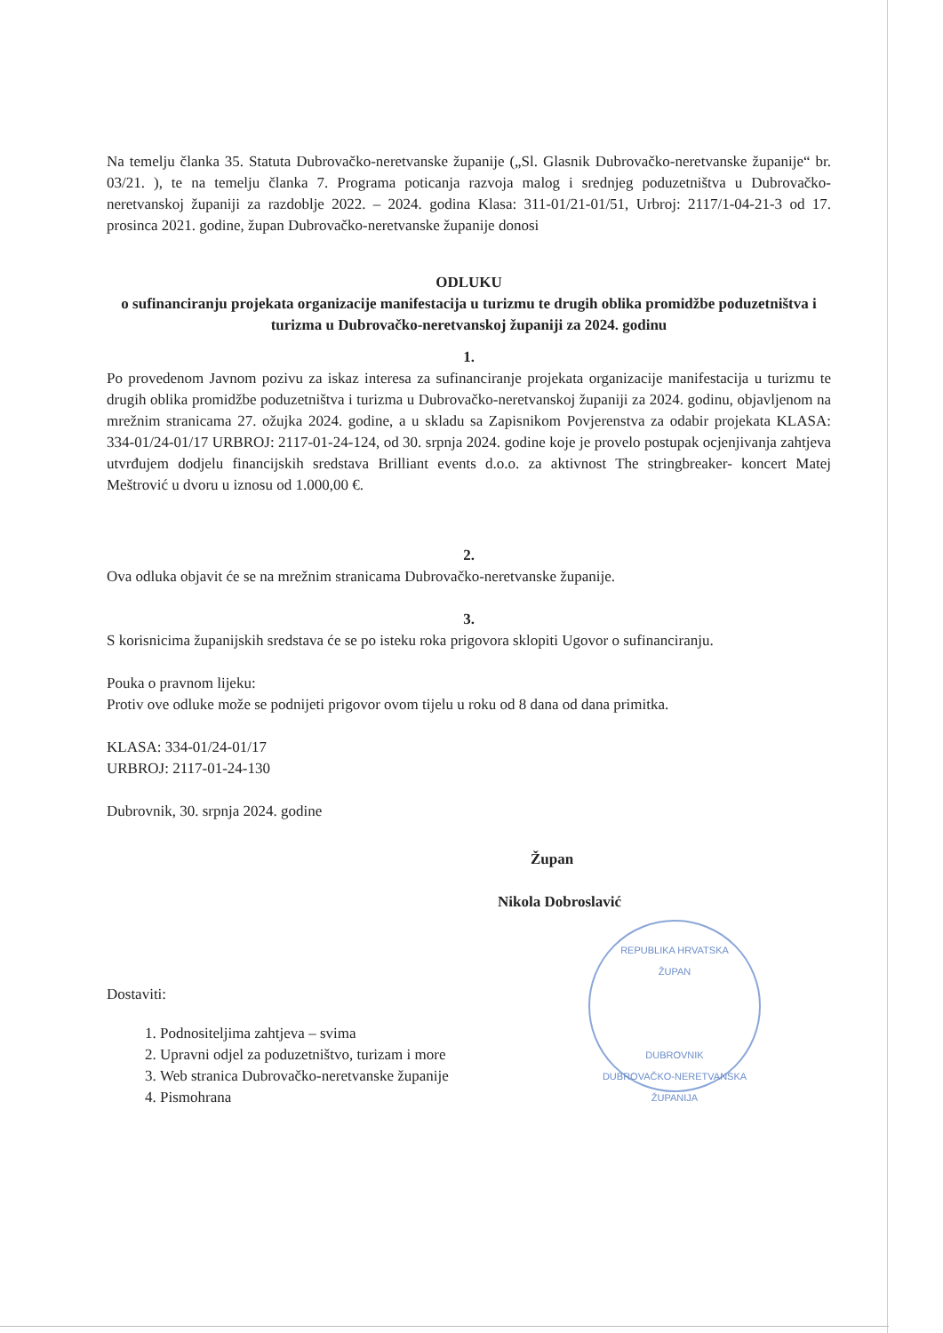Na temelju članka 35. Statuta Dubrovačko-neretvanske županije („Sl. Glasnik Dubrovačko-neretvanske županije“ br. 03/21. ), te na temelju članka 7. Programa poticanja razvoja malog i srednjeg poduzetništva u Dubrovačko-neretvanskoj županiji za razdoblje 2022. – 2024. godina Klasa: 311-01/21-01/51, Urbroj: 2117/1-04-21-3 od 17. prosinca 2021. godine, župan Dubrovačko-neretvanske županije donosi
ODLUKU
o sufinanciranju projekata organizacije manifestacija u turizmu te drugih oblika promidžbe poduzetništva i turizma u Dubrovačko-neretvanskoj županiji za 2024. godinu
1.
Po provedenom Javnom pozivu za iskaz interesa za sufinanciranje projekata organizacije manifestacija u turizmu te drugih oblika promidžbe poduzetništva i turizma u Dubrovačko-neretvanskoj županiji za 2024. godinu, objavljenom na mrežnim stranicama 27. ožujka 2024. godine, a u skladu sa Zapisnikom Povjerenstva za odabir projekata KLASA: 334-01/24-01/17 URBROJ: 2117-01-24-124, od 30. srpnja 2024. godine koje je provelo postupak ocjenjivanja zahtjeva utvrđujem dodjelu financijskih sredstava Brilliant events d.o.o. za aktivnost The stringbreaker- koncert Matej Meštrović u dvoru u iznosu od 1.000,00 €.
2.
Ova odluka objavit će se na mrežnim stranicama Dubrovačko-neretvanske županije.
3.
S korisnicima županijskih sredstava će se po isteku roka prigovora sklopiti Ugovor o sufinanciranju.
Pouka o pravnom lijeku:
Protiv ove odluke može se podnijeti prigovor ovom tijelu u roku od 8 dana od dana primitka.
KLASA: 334-01/24-01/17
URBROJ: 2117-01-24-130
Dubrovnik, 30. srpnja 2024. godine
Župan
Nikola Dobroslavić
Dostaviti:
1. Podnositeljima zahtjeva – svima
2. Upravni odjel za poduzetništvo, turizam i more
3. Web stranica Dubrovačko-neretvanske županije
4. Pismohrana
REPUBLIKA HRVATSKA
ŽUPAN
DUBROVNIK
DUBROVAČKO-NERETVANSKA ŽUPANIJA